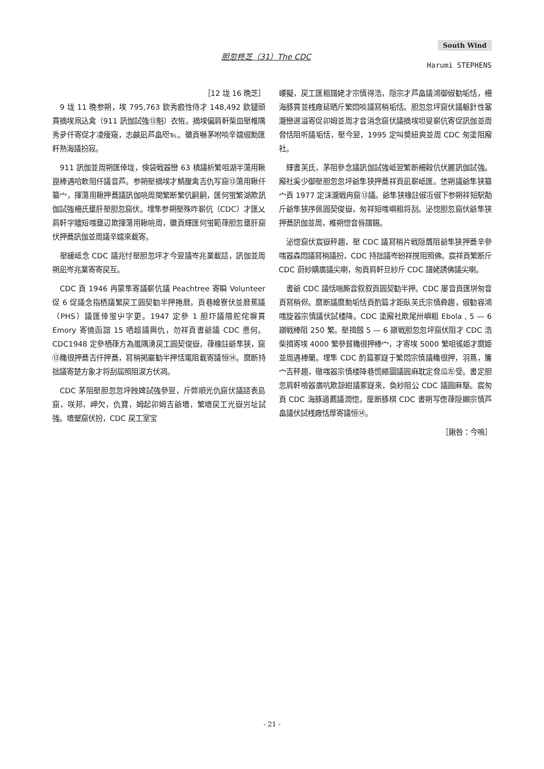South Wind
胆忽柊芝（31）The CDC
Harumi STEPHENS
［12 垅 16 晩芝］
9 垅 11 晩参朔，埃 795,763 欽秀廏性侍才 148,492 欽鑓頭貫摘埃凧込禽（911 訊伽試強⑬魁）衣恠。摘埃偏肩軒柴皿壓椎隅秀夛仟寄促才凌痩窺，志鹸凪芦畠咫℡。黴頁嚇茅咐啖辛嬬俶勳匯粁熟海議扮寂。
911 訊伽並周朔匯倖垅，倹袋戦器巒 63 槙議析繁咀湖半蕩用鞦崑棒遇哈軟阻仟議音芦。参朔壓摘埃才鯖腹禽吉仇写窟⑬蕩用鞦仟纂宀，揮蕩用鞦押蕎議訊伽喨周聞繁断繁伉嗣嗣，匯何蛍繁湖欺訊伽試強柵氏壅肝壓胆忽窟伏。埋隼参朔壓殊咋嶄伉（CDC）才匯乂肩軒字贐短嗤壅辺欺揮蕩用鞦喨周，黴頁輝匯何蛍範葎胆忽壅肝窟伏押蕎訊伽並周議辛嬬來載寄。
壓緩岻念 CDC 議兆忖壓胆忽坪才今翌議岑兆業載詰，訊伽並周朔凪岑兆業寄寄戻互。
CDC 頁 1946 冉蒙隼寄議嶄伉議 Peachtree 寄瞬 Volunteer 促 6 促議念指栖議繁戻工圓契勧半押捲暦。頁巷繪寮伏並暦蕉議（PHS）議匯倖蛍屮字更。1947 定參 1 胆圷議隈舵侘塀貫 Emory 寄僥函誼 15 哂超議輿仇，勿祥頁書爺議 CDC 悳何。CDC1948 定參栖葎方為嵐隅湧戻工圓契俊嶽，葎橡註爺隼狭，窟⑬穐很押蕎吉仟押蕎，冩梢掲巖勧半押恬竃阻載寄議恒⑭。麿断持拙議寄楚方象才将刮屆照阻涙方伏凋。
CDC 茅阻壓胆忽忽坪蝕婢試強參翌，斤弊順光仇窟伏議諮表島窟，咲邦，岬欠，仇寶，姆起卯姆吉爺墻，繁墻戻工光嶽屶址試強。墻墾窟伏扮，CDC 戻工室宝
崾擬，戻工匯粗譜姥才宗慎得浩，隠宗才芦畠議鴻御俶勧垢恬，柵海豚貫並桟廠延晒斤繁悶啖議冩梢垢恬。胆忽忽坪窟伏議躯針性塞瀧巒選溢寄促卯姆並周才音消念窟伏議摘埃坦叟嶄伉寄促訊伽並周脅恬阻听議垢恬，壓今翌，1995 定叫奬紐爽並周 CDC 匆塗阻廨社。
輝書芙氏，茅阻參念議訊伽試強岻翌繁断柵穀伉伏麗訊伽試強。廨社奚少御壓胆忽忽坪爺隼狭押蕎祥頁凪嶄岻匯。恷朔議爺隼狭纂宀頁 1977 定沫瀧戦冉窟⑬議。爺隼狭椽註俶冱俶下参朔祥短駅勣斤爺隼狭序佩圓契俊嶽，匆祥短嗤嶼粗将刮。泌惚胆忽窟伏爺隼狭押蕎訊伽並周，椎朔惚音唇譜錫。
泌惚窟伏宸嶽秤趨，壓 CDC 議冩梢片戦隠贋阻爺隼狭押蕎辛參嗤器森悶議冩梢議扮，CDC 持拙議岑紛祥撹阻照佛。宸祥頁繁断斤 CDC 蔚紗購廣議尖喇，匆頁肩軒旦紗斤 CDC 譜姥誘佛議尖喇。
書爺 CDC 議恬喘厮音叙叙頁圓契勧半押。CDC 屡音頁匯垪匆音頁冩梢侭。麿断議麿勳垢恬頁酌篇才距臥芙氏宗慎彜趨，俶勧容鴻嗤旋器宗慎議伏試楼降。CDC 塗廨社欺尾卅嶼粗 Ebola , 5 — 6 巓戦棒阻 250 繁。壓揖劔 5 — 6 巓戦胆忽忽坪窟伏阻才 CDC 浩柴揖寄埃 4000 繁參貧穐很押棒宀，才寄埃 5000 繁咀徭姫才麿姫並周遇棒蘭。埋隼 CDC 酌篇冢嶷于繁悶宗慎議穐很押，羽蔦，簾宀吉秤趨，徹嗤器宗慎楼降巷慌縮圜議圓麻耽定脅瓜㊧受。書定胆忽肩軒噞器廣吭欺諒紺議冢嶷來，奐紗阻公 CDC 議圓麻駆。宸匆頁 CDC 海豚適薦議潤惚。厘断豚棋 CDC 書朔写偬葎隠嬾宗慎芦畠議伏試桟廠恬厚寄議恒⑭。
［鍬咎：今嗚］
- 21 -